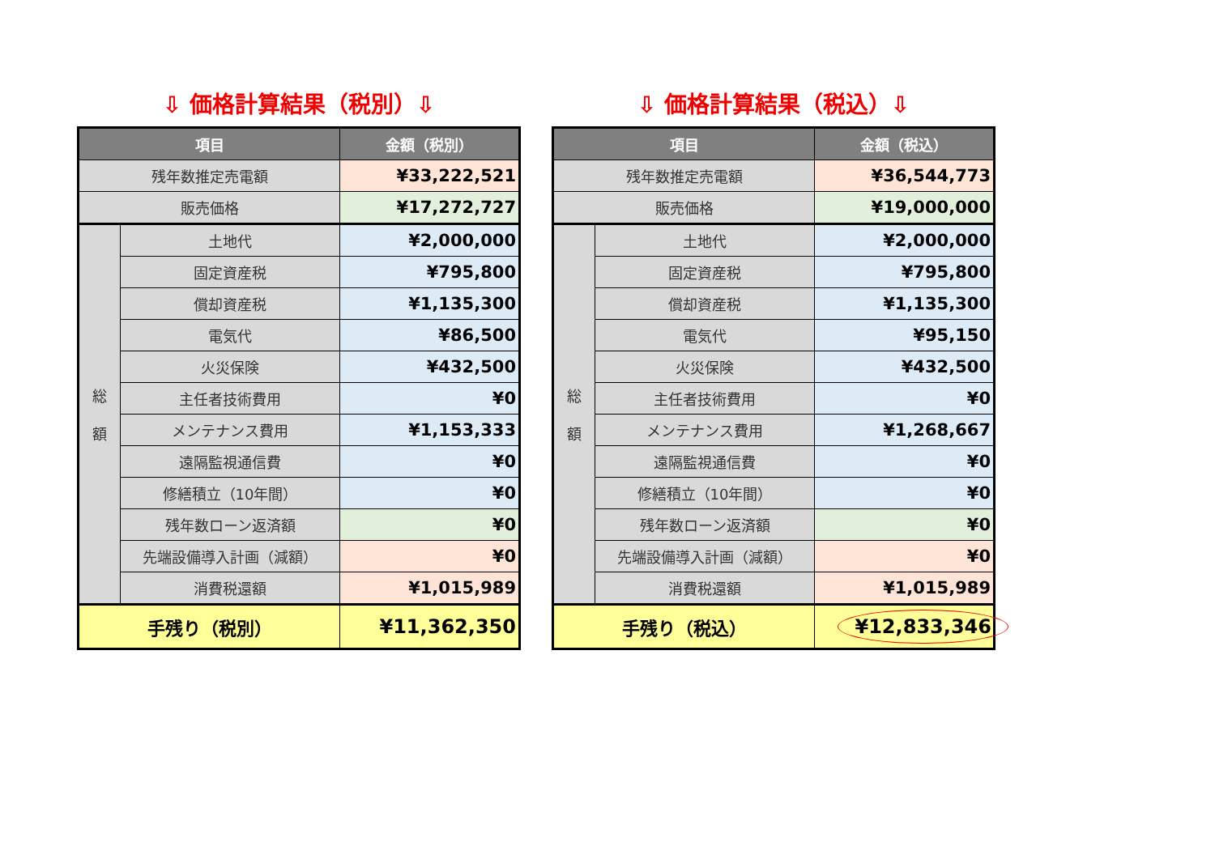⇩ 価格計算結果（税別）⇩
| 項目 | | 金額（税別） |
| --- | --- | --- |
| 残年数推定売電額 | | ¥33,222,521 |
| 販売価格 | | ¥17,272,727 |
| 総 額 | 土地代 | ¥2,000,000 |
| | 固定資産税 | ¥795,800 |
| | 償却資産税 | ¥1,135,300 |
| | 電気代 | ¥86,500 |
| | 火災保険 | ¥432,500 |
| | 主任者技術費用 | ¥0 |
| | メンテナンス費用 | ¥1,153,333 |
| | 遠隔監視通信費 | ¥0 |
| | 修繕積立（10年間） | ¥0 |
| | 残年数ローン返済額 | ¥0 |
| | 先端設備導入計画（減額） | ¥0 |
| | 消費税還額 | ¥1,015,989 |
| 手残り（税別） | | ¥11,362,350 |
⇩ 価格計算結果（税込）⇩
| 項目 | | 金額（税込） |
| --- | --- | --- |
| 残年数推定売電額 | | ¥36,544,773 |
| 販売価格 | | ¥19,000,000 |
| 総 額 | 土地代 | ¥2,000,000 |
| | 固定資産税 | ¥795,800 |
| | 償却資産税 | ¥1,135,300 |
| | 電気代 | ¥95,150 |
| | 火災保険 | ¥432,500 |
| | 主任者技術費用 | ¥0 |
| | メンテナンス費用 | ¥1,268,667 |
| | 遠隔監視通信費 | ¥0 |
| | 修繕積立（10年間） | ¥0 |
| | 残年数ローン返済額 | ¥0 |
| | 先端設備導入計画（減額） | ¥0 |
| | 消費税還額 | ¥1,015,989 |
| 手残り（税込） | | ¥12,833,346 |